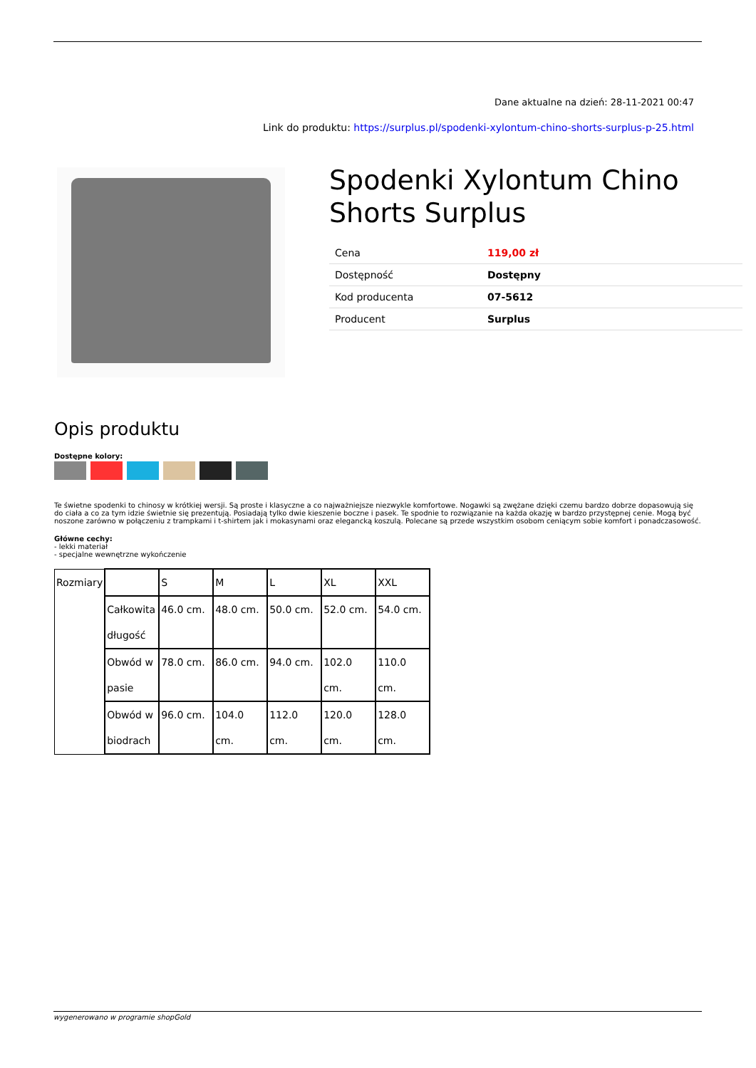Dane aktualne na dzień: 28-11-2021 00:47
Link do produktu: https://surplus.pl/spodenki-xylontum-chino-shorts-surplus-p-25.html
Spodenki Xylontum Chino Shorts Surplus
| Cena | 119,00 zł |
| Dostępność | Dostępny |
| Kod producenta | 07-5612 |
| Producent | Surplus |
Opis produktu
Dostępne kolory:
Te świetne spodenki to chinosy w krótkiej wersji. Są proste i klasyczne a co najważniejsze niezwykle komfortowe. Nogawki są zwężane dzięki czemu bardzo dobrze dopasowują się do ciała a co za tym idzie świetnie się prezentują. Posiadają tylko dwie kieszenie boczne i pasek. Te spodnie to rozwiązanie na każda okazję w bardzo przystępnej cenie. Mogą być noszone zarówno w połączeniu z trampkami i t-shirtem jak i mokasynami oraz elegancką koszulą. Polecane są przede wszystkim osobom ceniącym sobie komfort i ponadczasowość.
Główne cechy:
- lekki materiał
- specjalne wewnętrzne wykończenie
| Rozmiary | | S | M | L | XL | XXL |
| | Całkowita długość | 46.0 cm. | 48.0 cm. | 50.0 cm. | 52.0 cm. | 54.0 cm. |
| | Obwód w pasie | 78.0 cm. | 86.0 cm. | 94.0 cm. | 102.0 cm. | 110.0 cm. |
| | Obwód w biodrach | 96.0 cm. | 104.0 cm. | 112.0 cm. | 120.0 cm. | 128.0 cm. |
wygenerowano w programie shopGold